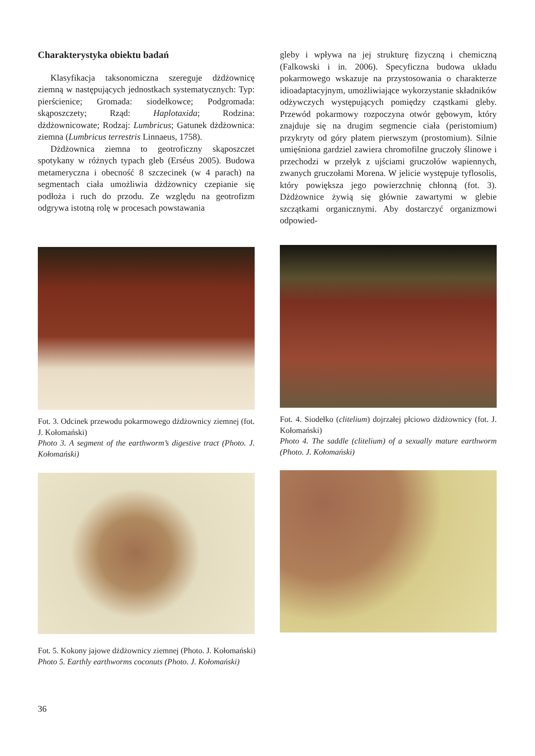Charakterystyka obiektu badań
Klasyfikacja taksonomiczna szereguje dżdżownicę ziemną w następujących jednostkach systematycznych: Typ: pierścienice; Gromada: siodełkowce; Podgromada: skąposzczety; Rząd: Haplotaxida; Rodzina: dżdżownicowate; Rodzaj: Lumbricus; Gatunek dżdżownica: ziemna (Lumbricus terrestris Linnaeus, 1758).
Dżdżownica ziemna to geotroficzny skąposzczet spotykany w różnych typach gleb (Erséus 2005). Budowa metameryczna i obecność 8 szczecinek (w 4 parach) na segmentach ciała umożliwia dżdżownicy czepianie się podłoża i ruch do przodu. Ze względu na geotrofizm odgrywa istotną rolę w procesach powstawania
gleby i wpływa na jej strukturę fizyczną i chemiczną (Falkowski i in. 2006). Specyficzna budowa układu pokarmowego wskazuje na przystosowania o charakterze idioadaptacyjnym, umożliwiające wykorzystanie składników odżywczych występujących pomiędzy cząstkami gleby. Przewód pokarmowy rozpoczyna otwór gębowym, który znajduje się na drugim segmencie ciała (peristomium) przykryty od góry płatem pierwszym (prostomium). Silnie umięśniona gardziel zawiera chromofilne gruczoły ślinowe i przechodzi w przełyk z ujściami gruczołów wapiennych, zwanych gruczołami Morena. W jelicie występuje tyflosolis, który powiększa jego powierzchnię chłonną (fot. 3). Dżdżownice żywią się głównie zawartymi w glebie szczątkami organicznymi. Aby dostarczyć organizmowi odpowied-
Fot. 3. Odcinek przewodu pokarmowego dżdżownicy ziemnej (fot. J. Kołomański)
Photo 3. A segment of the earthworm’s digestive tract (Photo. J. Kołomański)
Fot. 4. Siodełko (clitelium) dojrzałej płciowo dżdżownicy (fot. J. Kołomański)
Photo 4. The saddle (clitelium) of a sexually mature earthworm (Photo. J. Kołomański)
Fot. 5. Kokony jajowe dżdżownicy ziemnej (Photo. J. Kołomański)
Photo 5. Earthly earthworms coconuts (Photo. J. Kołomański)
36